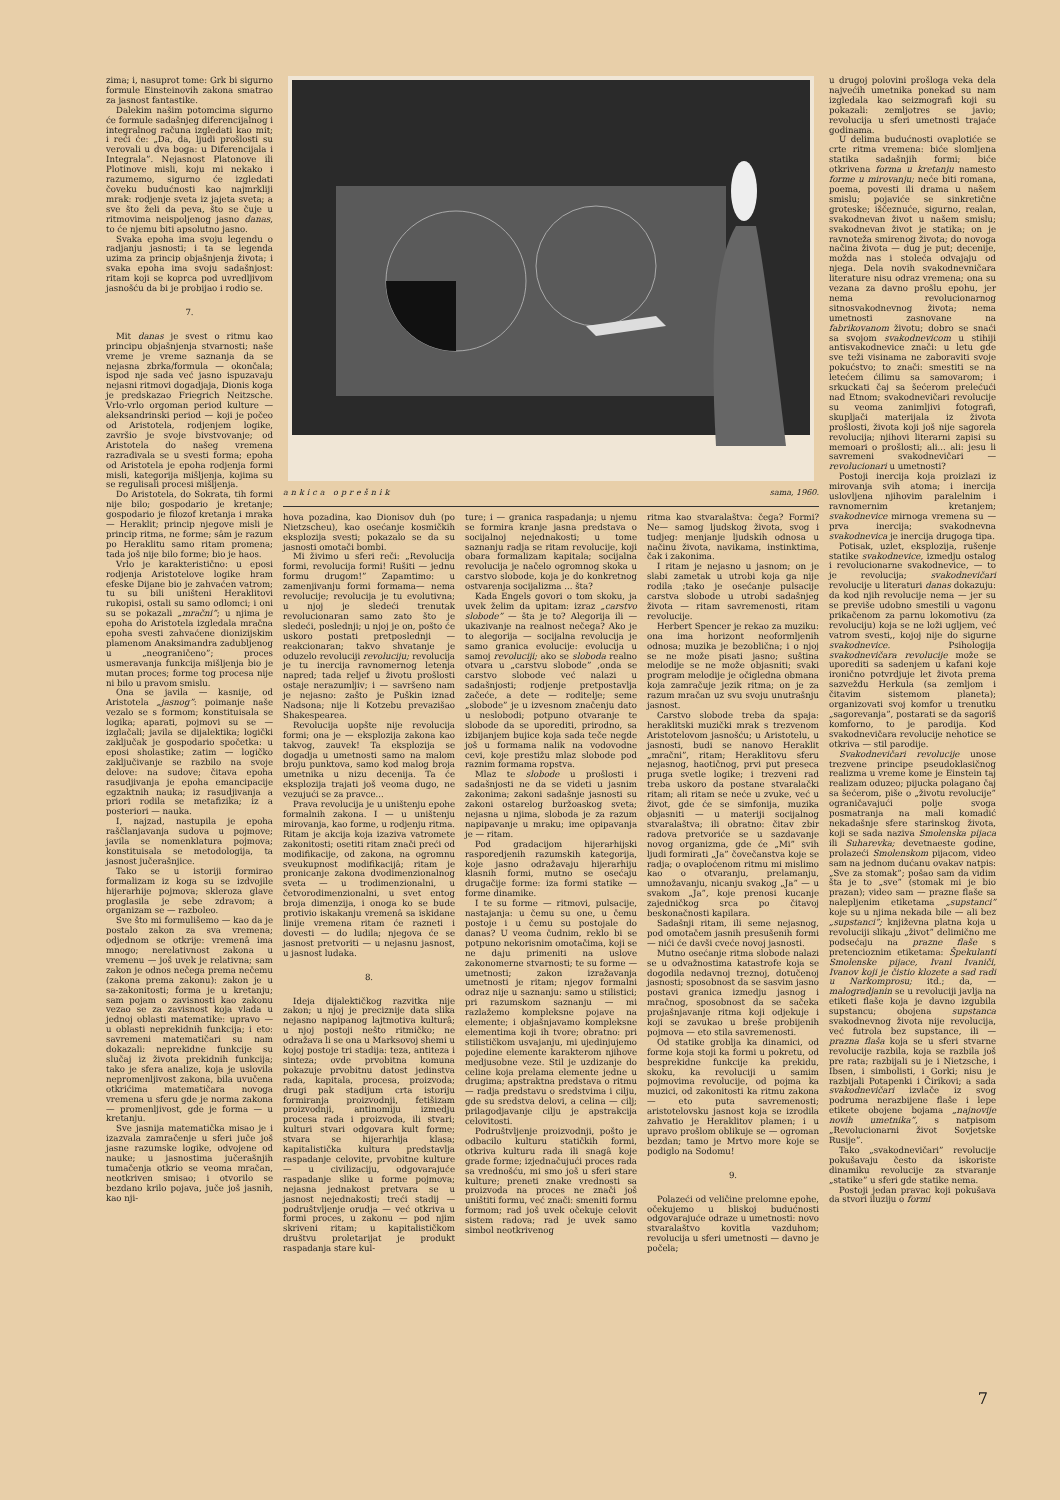zima; i, nasuprot tome: Grk bi sigurno formule Einsteinovih zakona smatrao za jasnost fantastike.
Dalekim našim potomcima sigurno će formule sadašnjeg diferencijalnog i integralnog računa izgledati kao mit; i reći će: „Da, da, ljudi prošlosti su verovali u dva boga: u Diferencijala i Integrala”. Nejasnost Platonove ili Plotinove misli, koju mi nekako i razumemo, sigurno će izgledati čoveku budućnosti kao najmrkliji mrak: rodjenje sveta iz jajeta sveta; a sve što želi da peva, što se čuje u ritmovima neispoljenog jasno danas, to će njemu biti apsolutno jasno.
Svaka epoha ima svoju legendu o radjanju jasnosti; i ta se legenda uzima za princip objašnjenja života; i svaka epoha ima svoju sadašnjost: ritam koji se koprca pod uvredljivom jasnošću da bi je probijao i rodio se.
7.
Mit danas je svest o ritmu kao principu objašnjenja stvarnosti; naše vreme je vreme saznanja da se nejasna zbrka/formula — okončala; ispod nje sada već jasno ispuzavaju nejasni ritmovi dogadjaja, Dionis koga je predskazao Friegrich Neitzsche. Vrlo-vrlo orgoman period kulture — aleksandrinski period — koji je počeo od Aristotela, rodjenjem logike, završio je svoje bivstvovanje; od Aristotela do našeg vremena razrađivala se u svesti forma; epoha od Aristotela je epoha rodjenja formi misli, kategorija mišljenja, kojima su se regulisali procesi mišljenja.
Do Aristotela, do Sokrata, tih formi nije bilo; gospodario je kretanje; gospodario je filozof kretanja i mraka — Heraklit; princip njegove misli je princip ritma, ne forme; sâm je razum po Heraklitu samo ritam promena; tada još nije bilo forme; bio je haos.
Vrlo je karakteristično: u eposi rodjenja Aristotelove logike hram efeske Dijane bio je zahvaćen vatrom; tu su bili uništeni Heraklitovi rukopisi, ostali su samo odlomci; i oni su se pokazali „mračni”; u njima je epoha do Aristotela izgledala mračna epoha svesti zahvaćene dionizijskim plamenom Anaksimandra zadubljenog u „neograničeno”; proces usmeravanja funkcija mišljenja bio je mutan proces; forme tog procesa nije ni bilo u pravom smislu.
Ona se javila — kasnije, od Aristotela „jasnog”: poimanje naše vezalo se s formom; konstituisala se logika; aparati, pojmovi su se — izglačali; javila se dijalektika; logički zaključak je gospodario spočetka: u eposi sholastike; zatim — logičko zaključivanje se razbilo na svoje delove: na sudove; čitava epoha rasudjivanja je epoha emancipacije egzaktnih nauka; iz rasudjivanja a priori rodila se metafizika; iz a posteriori — nauka.
I, najzad, nastupila je epoha raščlanjavanja sudova u pojmove; javila se nomenklatura pojmova; konstituisala se metodologija, ta jasnost jučerašnjice.
Tako se u istoriji formirao formalizam iz koga su se izdvojile hijerarhije pojmova; skleroza glave proglasila je sebe zdravom; a organizam se — razboleo.
Sve što mi formulišemo — kao da je postalo zakon za sva vremena; odjednom se otkrije: vremenâ ima mnogo; nerelativnost zakona u vremenu — još uvek je relativna; sam zakon je odnos nečega prema nečemu (zakona prema zakonu): zakon je u sa-zakonitosti; forma je u kretanju; sam pojam o zavisnosti kao zakonu vezao se za zavisnost koja vlada u jednoj oblasti matematike: upravo — u oblasti neprekidnih funkcija; i eto: savremeni matematičari su nam dokazali: neprekidne funkcije su slučaj iz života prekidnih funkcija; tako je sfera analize, koja je uslovila nepromenljivost zakona, bila uvučena otkrićima matematičara novoga vremena u sferu gde je norma zakona — promenljivost, gde je forma — u kretanju.
Sve jasnija matematička misao je i izazvala zamračenje u sferi juče još jasne razumske logike, odvojene od nauke; u jasnostima jučerašnjih tumačenja otkrio se veoma mračan, neotkriven smisao; i otvorilo se bezdano krilo pojava, juče još jasnih, kao nji-
ankica oprešnik sama, 1960.
hova pozadina, kao Dionisov duh (po Nietzscheu), kao osećanje kosmičkih eksplozija svesti; pokazalo se da su jasnosti omotači bombi.
Mi živimo u sferi reči: „Revolucija formi, revolucija formi! Rušiti — jednu formu drugom!” Zapamtimo: u zamenjivanju formi formama— nema revolucije; revolucija je tu evolutivna; u njoj je sledeći trenutak revolucionaran samo zato što je sledeći, poslednji; u njoj je on, pošto će uskoro postati pretposlednji — reakcionaran; takvo shvatanje je oduzelo revoluciji revoluciju; revolucija je tu inercija ravnomernog letenja napred; tada reljef u životu prošlosti ostaje nerazumljiv; i — savršeno nam je nejasno: zašto je Puškin iznad Nadsona; nije li Kotzebu prevazišao Shakespearea.
Revolucija uopšte nije revolucija formi; ona je — eksplozija zakona kao takvog, zauvek! Ta eksplozija se dogadja u umetnosti samo na malom broju punktova, samo kod malog broja umetnika u nizu decenija. Ta će eksplozija trajati još veoma dugo, ne vezujući se za pravce...
Prava revolucija je u uništenju epohe formalnih zakona. I — u uništenju mirovanja, kao forme, u rodjenju ritma. Ritam je akcija koja izaziva vatromete zakonitosti; osetiti ritam znači preći od modifikacije, od zakona, na ogromnu sveukupnost modifikacijâ; ritam je pronicanje zakona dvodimenzionalnog sveta — u trodimenzionalni, u četvorodimenzionalni, u svet entog broja dimenzija, i onoga ko se bude protivio iskakanju vremenâ sa iskidane linije vremena ritam će razneti i dovesti — do ludila; njegova će se jasnost pretvoriti — u nejasnu jasnost, u jasnost ludaka.
8.
Ideja dijalektičkog razvitka nije zakon; u njoj je preciznije data slika nejasno napipanog lajtmotiva kulturâ; u njoj postoji nešto ritmičko; ne odražava li se ona u Marksovoj shemi u kojoj postoje tri stadija: teza, antiteza i sinteza; ovde prvobitna komuna pokazuje prvobitnu datost jedinstva rada, kapitala, procesa, proizvoda; drugi pak stadijum crta istoriju formiranja proizvodnji, fetišizam proizvodnji, antinomiju izmedju procesa rada i proizvoda, ili stvari; kulturi stvari odgovara kult forme; stvara se hijerarhija klasa; kapitalistička kultura predstavlja raspadanje celovite, prvobitne kulture — u civilizaciju, odgovarajuće raspadanje slike u forme pojmova; nejasna jednakost pretvara se u jasnost nejednakosti; treći stadij — podruštvljenje orudja — već otkriva u formi proces, u zakonu — pod njim skriveni ritam; u kapitalističkom društvu proletarijat je produkt raspadanja stare kul-
ture; i — granica raspadanja; u njemu se formira kranje jasna predstava o socijalnoj nejednakosti; u tome saznanju radja se ritam revolucije, koji obara formalizam kapitala; socijalna revolucija je načelo ogromnog skoka u carstvo slobode, koja je do konkretnog ostvarenja socijalizma ... šta?
Kada Engels govori o tom skoku, ja uvek želim da upitam: izraz „carstvo slobode” — šta je to? Alegorija ili — ukazivanje na realnost nečega? Ako je to alegorija — socijalna revolucija je samo granica evolucije: evolucija u samoj revoluciji; ako se sloboda realno otvara u „carstvu slobode” ,onda se carstvo slobode već nalazi u sadašnjosti; rodjenje pretpostavlja začeće, a dete — roditelje; seme „slobode” je u izvesnom značenju dato u neslobodi; potpuno otvaranje te slobode da se uporediti, prirodno, sa izbijanjem bujice koja sada teče negde još u formama nalik na vodovodne cevi, koje prestižu mlaz slobode pod raznim formama ropstva.
Mlaz te slobode u prošlosti i sadašnjosti ne da se videti u jasnim zakonima; zakoni sadašnje jasnosti su zakoni ostarelog buržoaskog sveta; nejasna u njima, sloboda je za razum napipavanje u mraku; ime opipavanja je — ritam.
Pod gradacijom hijerarhijski rasporedjenih razumskih kategorija, koje jasno odražavaju hijerarhiju klasnih formi, mutno se osećaju drugačije forme: iza formi statike — forme dinamike.
I te su forme — ritmovi, pulsacije, nastajanja: u čemu su one, u čemu postoje i u čemu su postojale do danas? U veoma čudnim, reklo bi se potpuno nekorisnim omotačima, koji se ne daju primeniti na uslove zakonomerne stvarnosti; te su forme — umetnosti; zakon izražavanja umetnosti je ritam; njegov formalni odraz nije u saznanju: samo u stilistici; pri razumskom saznanju — mi razlažemo kompleksne pojave na elemente; i objašnjavamo kompleksne elementima koji ih tvore; obratno: pri stilističkom usvajanju, mi ujedinjujemo pojedine elemente karakterom njihove medjusobne veze. Stil je uzdizanje do celine koja prelama elemente jedne u drugima; apstraktna predstava o ritmu — radja predstavu o sredstvima i cilju, gde su sredstva delovi, a celina — cilj; prilagodjavanje cilju je apstrakcija celovitosti.
Podruštvljenje proizvodnji, pošto je odbacilo kulturu statičkih formi, otkriva kulturu rada ili snagâ koje grade forme; izjednačujući proces rada sa vrednošću, mi smo još u sferi stare kulture; preneti znake vrednosti sa proizvoda na proces ne znači još uništiti formu, već znači: smeniti formu formom; rad još uvek očekuje celovit sistem radova; rad je uvek samo simbol neotkrivenog
ritma kao stvaralaštva: čega? Formi? Ne— samog ljudskog života, svog i tudjeg: menjanje ljudskih odnosa u načinu života, navikama, instinktima, čak i zakonima.
I ritam je nejasno u jasnom; on je slabi zametak u utrobi koja ga nije rodila ;tako je osećanje pulsacije carstva slobode u utrobi sadašnjeg života — ritam savremenosti, ritam revolucije.
Herbert Spencer je rekao za muziku: ona ima horizont neoformljenih odnosa; muzika je bezoblična; i o njoj se ne može pisati jasno; suština melodije se ne može objasniti; svaki program melodije je očigledna obmana koja zamračuje jezik ritma; on je za razum mračan uz svu svoju unutrašnju jasnost.
Carstvo slobode treba da spaja: heraklitski muzički mrak s trezvenom Aristotelovom jasnošću; u Aristotelu, u jasnosti, budi se nanovo Heraklit „mračni”, ritam; Heraklitovu sferu nejasnog, haotičnog, prvi put preseca pruga svetle logike; i trezveni rad treba uskoro da postane stvaralački ritam; ali ritam se neće u zvuke, već u život, gde će se simfonija, muzika objasniti — u materiji socijalnog stvaralaštva; ili obratno: čitav zbir radova pretvoriće se u sazdavanje novog organizma, gde će „Mi” svih ljudi formirati „Ja” čovečanstva koje se radja; o ovaploćenom ritmu mi mislimo kao o otvaranju, prelamanju, umnožavanju, nicanju svakog „Ja” — u svakom „Ja”, koje prenosi kucanje zajedničkog srca po čitavoj beskonačnosti kapilara.
Sadašnji ritam, ili seme nejasnog, pod omotačem jasnih presušenih formi — nići će davši cveće novoj jasnosti.
Mutno osećanje ritma slobode nalazi se u odvažnostima katastrofe koja se dogodila nedavnoj treznoj, dotučenoj jasnosti; sposobnost da se sasvim jasno postavi granica izmedju jasnog i mračnog, sposobnost da se sačeka projašnjavanje ritma koji odjekuje i koji se zavukao u breše probijenih pojmova — eto stila savremenosti.
Od statike groblja ka dinamici, od forme koja stoji ka formi u pokretu, od besprekidne funkcije ka prekidu, skoku, ka revoluciji u samim pojmovima revolucije, od pojma ka muzici, od zakonitosti ka ritmu zakona — eto puta savremenosti; aristotelovsku jasnost koja se izrodila zahvatio je Heraklitov plamen; i u upravo prošlom oblikuje se — ogroman bezdan; tamo je Mrtvo more koje se podiglo na Sodomu!
9.
Polazeći od veličine prelomne epohe, očekujemo u bliskoj budućnosti odgovarajuće odraze u umetnosti: novo stvaralaštvo kovitla vazduhom; revolucija u sferi umetnosti — davno je počela;
u drugoj polovini prošloga veka dela najvećih umetnika ponekad su nam izgledala kao seizmografi koji su pokazali: zemljotres se javio; revolucija u sferi umetnosti trajaće godinama.
U delima budućnosti ovaplotiće se crte ritma vremena: biće slomljena statika sadašnjih formi; biće otkrivena forma u kretanju namesto forme u mirovanju; neće biti romana, poema, povesti ili drama u našem smislu; pojaviće se sinkretične groteske; iščeznuće, sigurno, realan, svakodnevan život u našem smislu; svakodnevan život je statika; on je ravnoteža smirenog života; do novoga načina života — dug je put; decenije, možda nas i stoleća odvajaju od njega. Dela novih svakodnevničara literature nisu odraz vremena; ona su vezana za davno prošlu epohu, jer nema revolucionarnog sitnosvakodnevnog života; nema umetnosti zasnovane na fabrikovanom životu; dobro se snaći sa svojom svakodnevicom u stihiji antisvakodnevice znači: u letu gde sve teži visinama ne zaboraviti svoje pokućstvo; to znači: smestiti se na letećem ćilimu sa samovarom; i srkuckati čaj sa šećerom prelećući nad Etnom; svakodnevičari revolucije su veoma zanimljivi fotografi, skupljači materijala iz života prošlosti, života koji još nije sagorela revolucija; njihovi literarni zapisi su memoari o prošlosti; ali... ali: jesu li savremeni svakodnevičari — revolucionari u umetnosti?
Postoji inercija koja proizlazi iz mirovanja svih atoma; i inercija uslovljena njihovim paralelnim i ravnomernim kretanjem; svakodnevice mirnoga vremena su — prva inercija; svakodnevna svakodnevica je inercija drugoga tipa.
Potisak, uzlet, eksplozija, rušenje statike svakodnevice, izmedju ostalog i revolucionarne svakodnevice, — to je revolucija; svakodnevičari revolucije u literaturi danas dokazuju: da kod njih revolucije nema — jer su se previše udobno smestili u vagonu prikačenom za parnu lokomotivu (za revoluciju) koja se ne loži ugljem, već vatrom svesti,, kojoj nije do sigurne svakodnevice. Psihologija svakodnevičara revolucije može se uporediti sa sadenjem u kafani koje ironično potvrdjuje let života prema sazvežđu Herkula (sa zemljom i čitavim sistemom planeta); organizovati svoj komfor u trenutku „sagorevanja”, postarati se da sagoriš komforno, to je parodija. Kod svakodnevičara revolucije nehotice se otkriva — stil parodije.
Svakodnevičari revolucije unose trezvene principe pseudoklasičnog realizma u vreme kome je Einstein taj realizam oduzeo; pijucka polagano čaj sa šećerom, piše o „životu revolucije” ograničavajući polje svoga posmatranja na mali komadić nekadašnje sfere starinskog života, koji se sada naziva Smolenska pijaca ili Suharevka; devetnaeste godine, prolazeći Smolenskom pijacom, video sam na jednom dućanu ovakav natpis: „Sve za stomak”; pošao sam da vidim šta je to „sve” (stomak mi je bio prazan); video sam — prazne flaše sa nalepljenim etiketama „supstanci” koje su u njima nekada bile — ali bez „supstanci”; književna platna koja u revoluciji slikaju „život” delimično me podsećaju na prazne flaše s pretencioznim etiketama: Špekulanti Smolenske pijace, Ivani Ivaniči, Ivanov koji je čistio klozete a sad radi u Narkomprosu; itd.; da, — malogradjanin se u revoluciji javlja na etiketi flaše koja je davno izgubila supstancu; obojena supstanca svakodnevnog života nije revolucija, već futrola bez supstance, ili — prazna flaša koja se u sferi stvarne revolucije razbila, koja se razbila još pre rata; razbijali su je i Nietzsche, i Ibsen, i simbolisti, i Gorki; nisu je razbijali Potapenki i Čirikovi; a sada svakodnevičari izvlače iz svog podruma nerazbijene flaše i lepe etikete obojene bojama „najnovije novih umetnika”, s natpisom „Revolucionarni život Sovjetske Rusije”.
Tako „svakodnevičari” revolucije pokušavaju često da iskoriste dinamiku revolucije za stvaranje „statike” u sferi gde statike nema.
Postoji jedan pravac koji pokušava da stvori iluziju o formi
7